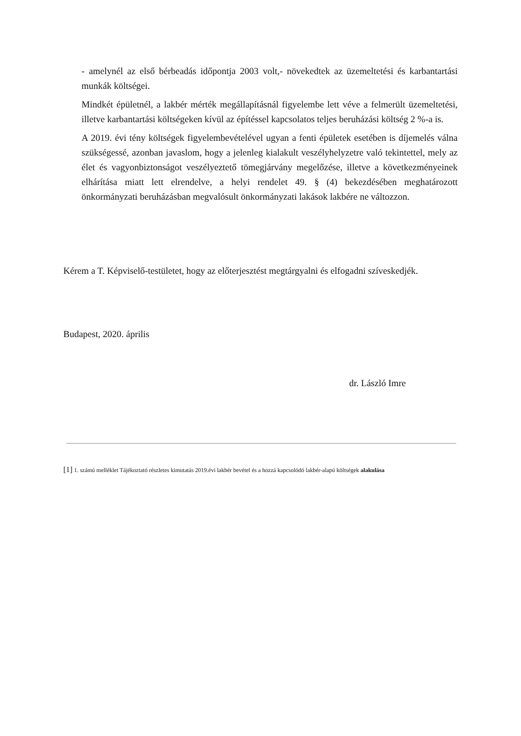- amelynél az első bérbeadás időpontja 2003 volt,- növekedtek az üzemeltetési és karbantartási munkák költségei.
Mindkét épületnél, a lakbér mérték megállapításnál figyelembe lett véve a felmerült üzemeltetési, illetve karbantartási költségeken kívül az építéssel kapcsolatos teljes beruházási költség 2 %-a is.
A 2019. évi tény költségek figyelembevételével ugyan a fenti épületek esetében is díjemelés válna szükségessé, azonban javaslom, hogy a jelenleg kialakult veszélyhelyzetre való tekintettel, mely az élet és vagyonbiztonságot veszélyeztető tömegjárvány megelőzése, illetve a következményeinek elhárítása miatt lett elrendelve, a helyi rendelet 49. § (4) bekezdésében meghatározott önkormányzati beruházásban megvalósult önkormányzati lakások lakbére ne változzon.
Kérem a T. Képviselő-testületet, hogy az előterjesztést megtárgyalni és elfogadni szíveskedjék.
Budapest, 2020. április
dr. László Imre
[1] 1. számú melléklet Tájékoztató részletes kimutatás 2019.évi lakbér bevétel és a hozzá kapcsolódó lakbér-alapú költségek alakulása